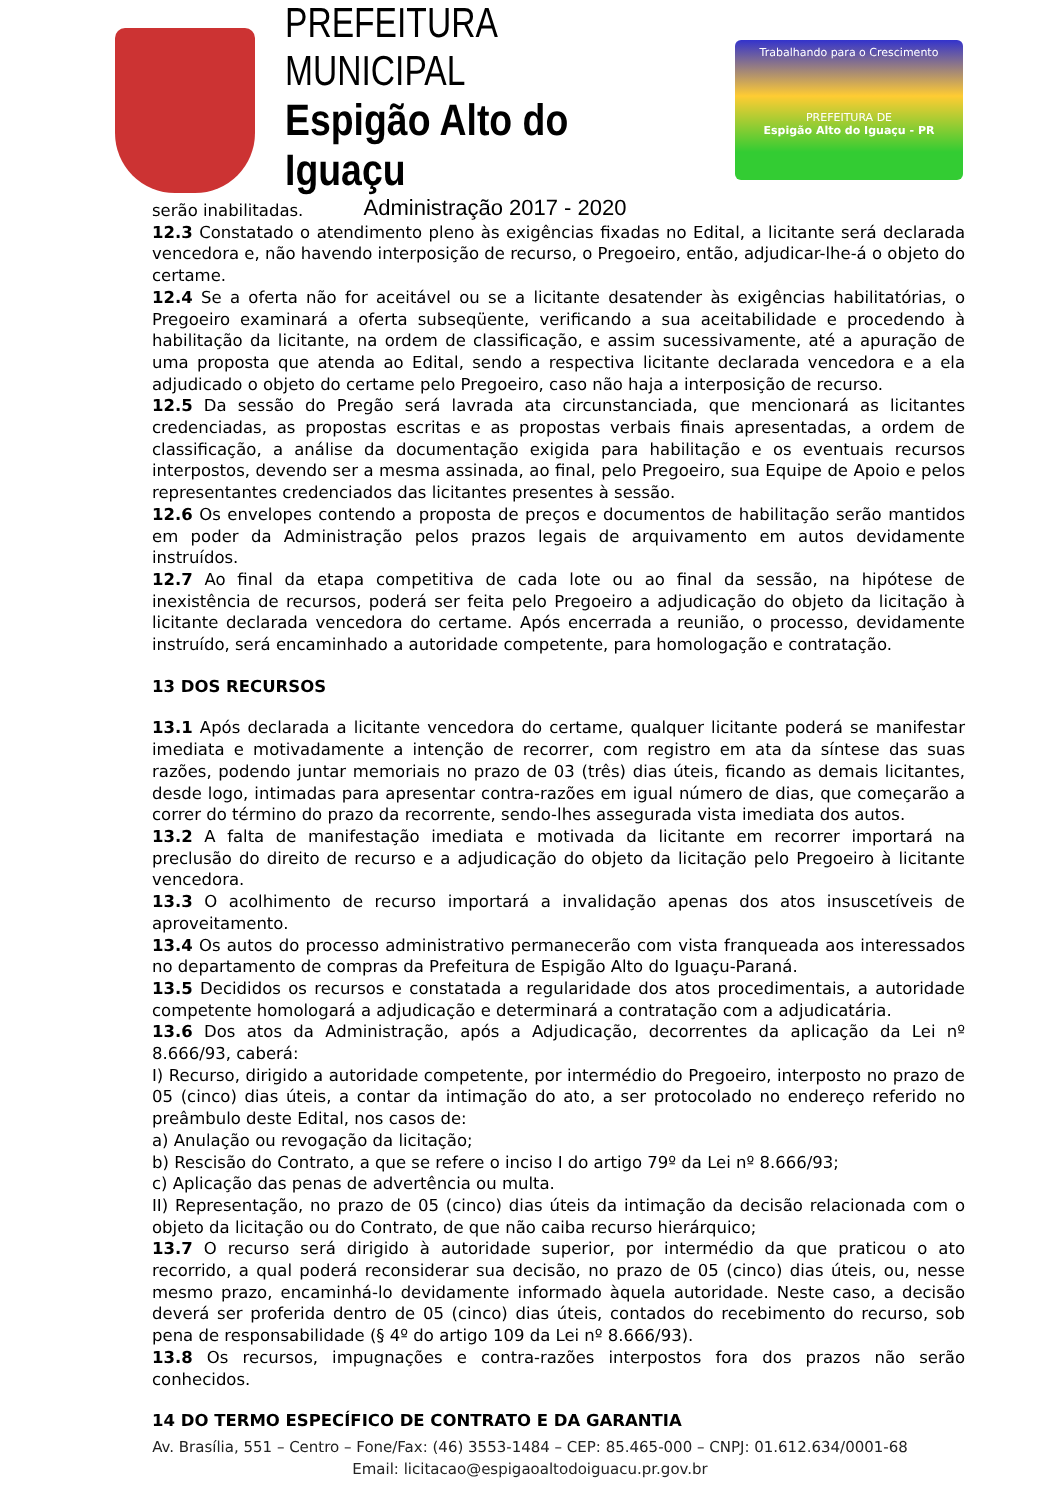PREFEITURA MUNICIPAL
Espigão Alto do Iguaçu
Administração 2017 - 2020
Trabalhando para o Crescimento
PREFEITURA DE
Espigão Alto do Iguaçu - PR
serão inabilitadas.
12.3 Constatado o atendimento pleno às exigências fixadas no Edital, a licitante será declarada vencedora e, não havendo interposição de recurso, o Pregoeiro, então, adjudicar-lhe-á o objeto do certame.
12.4 Se a oferta não for aceitável ou se a licitante desatender às exigências habilitatórias, o Pregoeiro examinará a oferta subseqüente, verificando a sua aceitabilidade e procedendo à habilitação da licitante, na ordem de classificação, e assim sucessivamente, até a apuração de uma proposta que atenda ao Edital, sendo a respectiva licitante declarada vencedora e a ela adjudicado o objeto do certame pelo Pregoeiro, caso não haja a interposição de recurso.
12.5 Da sessão do Pregão será lavrada ata circunstanciada, que mencionará as licitantes credenciadas, as propostas escritas e as propostas verbais finais apresentadas, a ordem de classificação, a análise da documentação exigida para habilitação e os eventuais recursos interpostos, devendo ser a mesma assinada, ao final, pelo Pregoeiro, sua Equipe de Apoio e pelos representantes credenciados das licitantes presentes à sessão.
12.6 Os envelopes contendo a proposta de preços e documentos de habilitação serão mantidos em poder da Administração pelos prazos legais de arquivamento em autos devidamente instruídos.
12.7 Ao final da etapa competitiva de cada lote ou ao final da sessão, na hipótese de inexistência de recursos, poderá ser feita pelo Pregoeiro a adjudicação do objeto da licitação à licitante declarada vencedora do certame. Após encerrada a reunião, o processo, devidamente instruído, será encaminhado a autoridade competente, para homologação e contratação.
13 DOS RECURSOS
13.1 Após declarada a licitante vencedora do certame, qualquer licitante poderá se manifestar imediata e motivadamente a intenção de recorrer, com registro em ata da síntese das suas razões, podendo juntar memoriais no prazo de 03 (três) dias úteis, ficando as demais licitantes, desde logo, intimadas para apresentar contra-razões em igual número de dias, que começarão a correr do término do prazo da recorrente, sendo-lhes assegurada vista imediata dos autos.
13.2 A falta de manifestação imediata e motivada da licitante em recorrer importará na preclusão do direito de recurso e a adjudicação do objeto da licitação pelo Pregoeiro à licitante vencedora.
13.3 O acolhimento de recurso importará a invalidação apenas dos atos insuscetíveis de aproveitamento.
13.4 Os autos do processo administrativo permanecerão com vista franqueada aos interessados no departamento de compras da Prefeitura de Espigão Alto do Iguaçu-Paraná.
13.5 Decididos os recursos e constatada a regularidade dos atos procedimentais, a autoridade competente homologará a adjudicação e determinará a contratação com a adjudicatária.
13.6 Dos atos da Administração, após a Adjudicação, decorrentes da aplicação da Lei nº 8.666/93, caberá:
I) Recurso, dirigido a autoridade competente, por intermédio do Pregoeiro, interposto no prazo de 05 (cinco) dias úteis, a contar da intimação do ato, a ser protocolado no endereço referido no preâmbulo deste Edital, nos casos de:
a) Anulação ou revogação da licitação;
b) Rescisão do Contrato, a que se refere o inciso I do artigo 79º da Lei nº 8.666/93;
c) Aplicação das penas de advertência ou multa.
II) Representação, no prazo de 05 (cinco) dias úteis da intimação da decisão relacionada com o objeto da licitação ou do Contrato, de que não caiba recurso hierárquico;
13.7 O recurso será dirigido à autoridade superior, por intermédio da que praticou o ato recorrido, a qual poderá reconsiderar sua decisão, no prazo de 05 (cinco) dias úteis, ou, nesse mesmo prazo, encaminhá-lo devidamente informado àquela autoridade. Neste caso, a decisão deverá ser proferida dentro de 05 (cinco) dias úteis, contados do recebimento do recurso, sob pena de responsabilidade (§ 4º do artigo 109 da Lei nº 8.666/93).
13.8 Os recursos, impugnações e contra-razões interpostos fora dos prazos não serão conhecidos.
14 DO TERMO ESPECÍFICO DE CONTRATO E DA GARANTIA
Av. Brasília, 551 – Centro – Fone/Fax: (46) 3553-1484 – CEP: 85.465-000 – CNPJ: 01.612.634/0001-68
Email: licitacao@espigaoaltodoiguacu.pr.gov.br